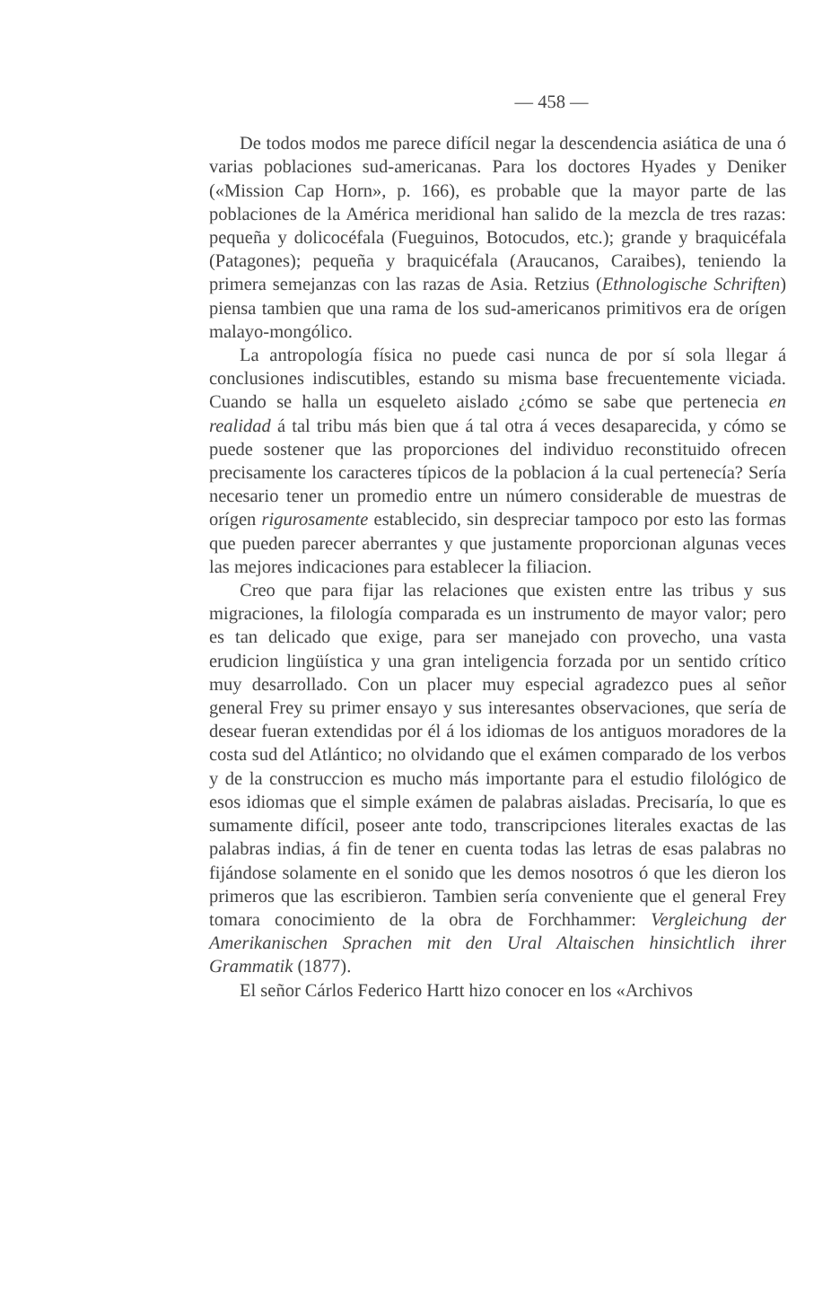— 458 —
De todos modos me parece difícil negar la descendencia asiática de una ó varias poblaciones sud-americanas. Para los doctores Hyades y Deniker («Mission Cap Horn», p. 166), es probable que la mayor parte de las poblaciones de la América meridional han salido de la mezcla de tres razas: pequeña y dolicocéfala (Fueguinos, Botocudos, etc.); grande y braquicéfala (Patagones); pequeña y braquicéfala (Araucanos, Caraibes), teniendo la primera semejanzas con las razas de Asia. Retzius (Ethnologische Schriften) piensa tambien que una rama de los sud-americanos primitivos era de orígen malayo-mongólico.
La antropología física no puede casi nunca de por sí sola llegar á conclusiones indiscutibles, estando su misma base frecuentemente viciada. Cuando se halla un esqueleto aislado ¿cómo se sabe que pertenecia en realidad á tal tribu más bien que á tal otra á veces desaparecida, y cómo se puede sostener que las proporciones del individuo reconstituido ofrecen precisamente los caracteres típicos de la poblacion á la cual pertenecía? Sería necesario tener un promedio entre un número considerable de muestras de orígen rigurosamente establecido, sin despreciar tampoco por esto las formas que pueden parecer aberrantes y que justamente proporcionan algunas veces las mejores indicaciones para establecer la filiacion.
Creo que para fijar las relaciones que existen entre las tribus y sus migraciones, la filología comparada es un instrumento de mayor valor; pero es tan delicado que exige, para ser manejado con provecho, una vasta erudicion lingüística y una gran inteligencia forzada por un sentido crítico muy desarrollado. Con un placer muy especial agradezco pues al señor general Frey su primer ensayo y sus interesantes observaciones, que sería de desear fueran extendidas por él á los idiomas de los antiguos moradores de la costa sud del Atlántico; no olvidando que el exámen comparado de los verbos y de la construccion es mucho más importante para el estudio filológico de esos idiomas que el simple exámen de palabras aisladas. Precisaría, lo que es sumamente difícil, poseer ante todo, transcripciones literales exactas de las palabras indias, á fin de tener en cuenta todas las letras de esas palabras no fijándose solamente en el sonido que les demos nosotros ó que les dieron los primeros que las escribieron. Tambien sería conveniente que el general Frey tomara conocimiento de la obra de Forchhammer: Vergleichung der Amerikanischen Sprachen mit den Ural Altaischen hinsichtlich ihrer Grammatik (1877).
El señor Cárlos Federico Hartt hizo conocer en los «Archivos